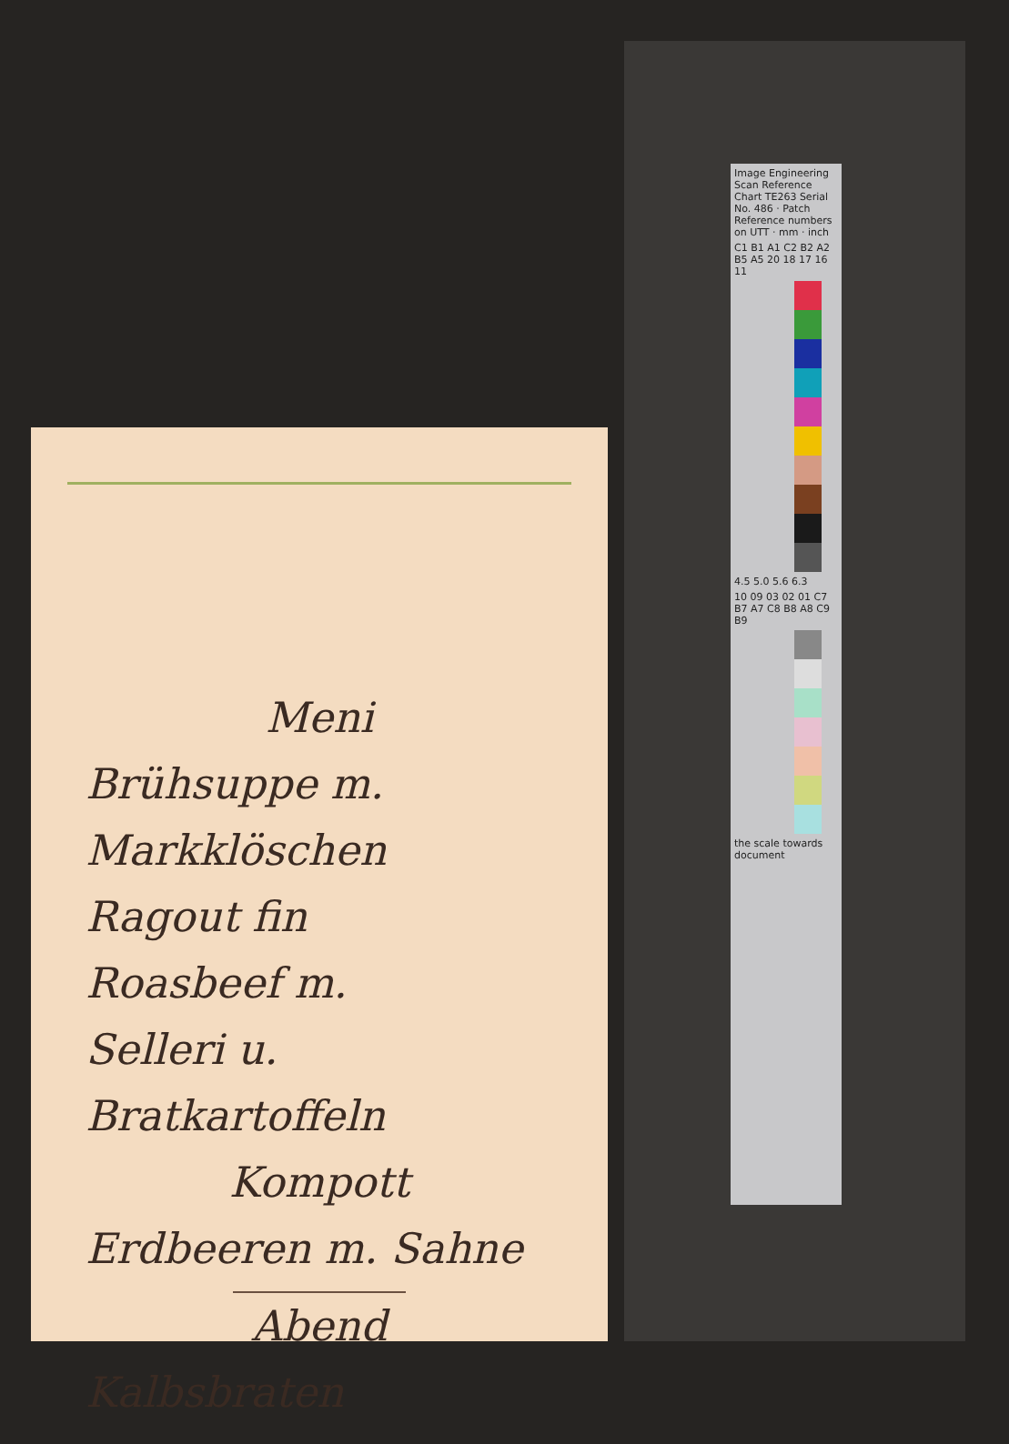Meni
Brühsuppe m.
Markklöschen
Ragout fin
Roasbeef m.
Selleri u. Bratkartoffeln
Kompott
Erdbeeren m. Sahne
Abend
Kalbsbraten
Image Engineering Scan Reference Chart TE263 Serial No. 486 · Patch Reference numbers on UTT · mm · inch
C1 B1 A1 C2 B2 A2 B5 A5 20 18 17 16 11
4.5 5.0 5.6 6.3
10 09 03 02 01 C7 B7 A7 C8 B8 A8 C9 B9
the scale towards document